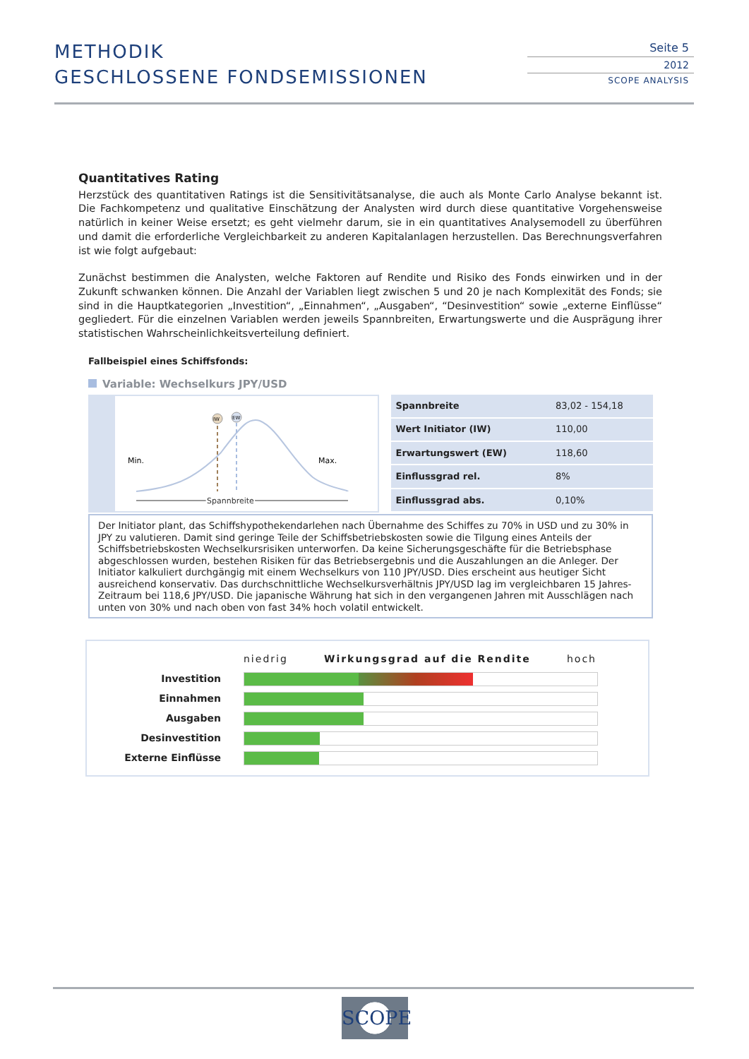METHODIK
GESCHLOSSENE FONDSEMISSIONEN
Seite 5
2012
SCOPE ANALYSIS
Quantitatives Rating
Herzstück des quantitativen Ratings ist die Sensitivitätsanalyse, die auch als Monte Carlo Analyse bekannt ist. Die Fachkompetenz und qualitative Einschätzung der Analysten wird durch diese quantitative Vorgehensweise natürlich in keiner Weise ersetzt; es geht vielmehr darum, sie in ein quantitatives Analysemodell zu überführen und damit die erforderliche Vergleichbarkeit zu anderen Kapitalanlagen herzustellen. Das Berechnungsverfahren ist wie folgt aufgebaut:
Zunächst bestimmen die Analysten, welche Faktoren auf Rendite und Risiko des Fonds einwirken und in der Zukunft schwanken können. Die Anzahl der Variablen liegt zwischen 5 und 20 je nach Komplexität des Fonds; sie sind in die Hauptkategorien „Investition“, „Einnahmen“, „Ausgaben“, “Desinvestition“ sowie „externe Einflüsse“ gegliedert. Für die einzelnen Variablen werden jeweils Spannbreiten, Erwartungswerte und die Ausprägung ihrer statistischen Wahrscheinlichkeitsverteilung definiert.
Fallbeispiel eines Schiffsfonds:
Variable: Wechselkurs JPY/USD
IW
EW
Min.
Max.
Spannbreite
| Spannbreite | 83,02 - 154,18 |
| Wert Initiator (IW) | 110,00 |
| Erwartungswert (EW) | 118,60 |
| Einflussgrad rel. | 8% |
| Einflussgrad abs. | 0,10% |
Der Initiator plant, das Schiffshypothekendarlehen nach Übernahme des Schiffes zu 70% in USD und zu 30% in JPY zu valutieren. Damit sind geringe Teile der Schiffsbetriebskosten sowie die Tilgung eines Anteils der Schiffsbetriebskosten Wechselkursrisiken unterworfen. Da keine Sicherungsgeschäfte für die Betriebsphase abgeschlossen wurden, bestehen Risiken für das Betriebsergebnis und die Auszahlungen an die Anleger. Der Initiator kalkuliert durchgängig mit einem Wechselkurs von 110 JPY/USD. Dies erscheint aus heutiger Sicht ausreichend konservativ. Das durchschnittliche Wechselkursverhältnis JPY/USD lag im vergleichbaren 15 Jahres-Zeitraum bei 118,6 JPY/USD. Die japanische Währung hat sich in den vergangenen Jahren mit Ausschlägen nach unten von 30% und nach oben von fast 34% hoch volatil entwickelt.
| | niedrig Wirkungsgrad auf die Rendite hoch |
| Investition | |
| Einnahmen | |
| Ausgaben | |
| Desinvestition | |
| Externe Einflüsse | |
SCOPE